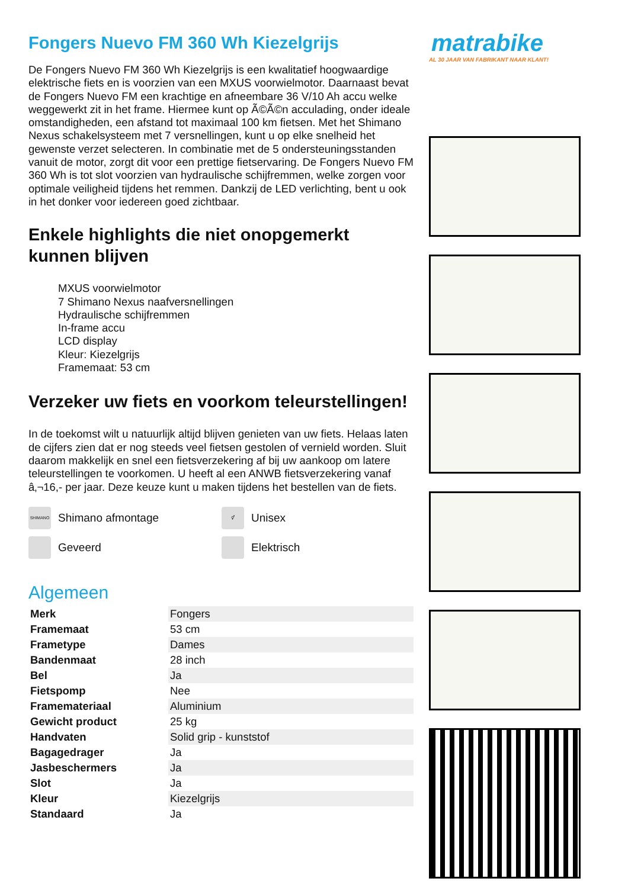Fongers Nuevo FM 360 Wh Kiezelgrijs
De Fongers Nuevo FM 360 Wh Kiezelgrijs is een kwalitatief hoogwaardige elektrische fiets en is voorzien van een MXUS voorwielmotor. Daarnaast bevat de Fongers Nuevo FM een krachtige en afneembare 36 V/10 Ah accu welke weggewerkt zit in het frame. Hiermee kunt op Ã©Ã©n acculading, onder ideale omstandigheden, een afstand tot maximaal 100 km fietsen. Met het Shimano Nexus schakelsysteem met 7 versnellingen, kunt u op elke snelheid het gewenste verzet selecteren. In combinatie met de 5 ondersteuningsstanden vanuit de motor, zorgt dit voor een prettige fietservaring. De Fongers Nuevo FM 360 Wh is tot slot voorzien van hydraulische schijfremmen, welke zorgen voor optimale veiligheid tijdens het remmen. Dankzij de LED verlichting, bent u ook in het donker voor iedereen goed zichtbaar.
Enkele highlights die niet onopgemerkt kunnen blijven
MXUS voorwielmotor
7 Shimano Nexus naafversnellingen
Hydraulische schijfremmen
In-frame accu
LCD display
Kleur: Kiezelgrijs
Framemaat: 53 cm
Verzeker uw fiets en voorkom teleurstellingen!
In de toekomst wilt u natuurlijk altijd blijven genieten van uw fiets. Helaas laten de cijfers zien dat er nog steeds veel fietsen gestolen of vernield worden. Sluit daarom makkelijk en snel een fietsverzekering af bij uw aankoop om latere teleurstellingen te voorkomen. U heeft al een ANWB fietsverzekering vanaf â‚¬16,- per jaar. Deze keuze kunt u maken tijdens het bestellen van de fiets.
SHIMANO Shimano afmontage
⚥ Unisex
Geveerd
Elektrisch
Algemeen
| Merk | Fongers |
| Framemaat | 53 cm |
| Frametype | Dames |
| Bandenmaat | 28 inch |
| Bel | Ja |
| Fietspomp | Nee |
| Framemateriaal | Aluminium |
| Gewicht product | 25 kg |
| Handvaten | Solid grip - kunststof |
| Bagagedrager | Ja |
| Jasbeschermers | Ja |
| Slot | Ja |
| Kleur | Kiezelgrijs |
| Standaard | Ja |
matrabike
AL 30 JAAR VAN FABRIKANT NAAR KLANT!